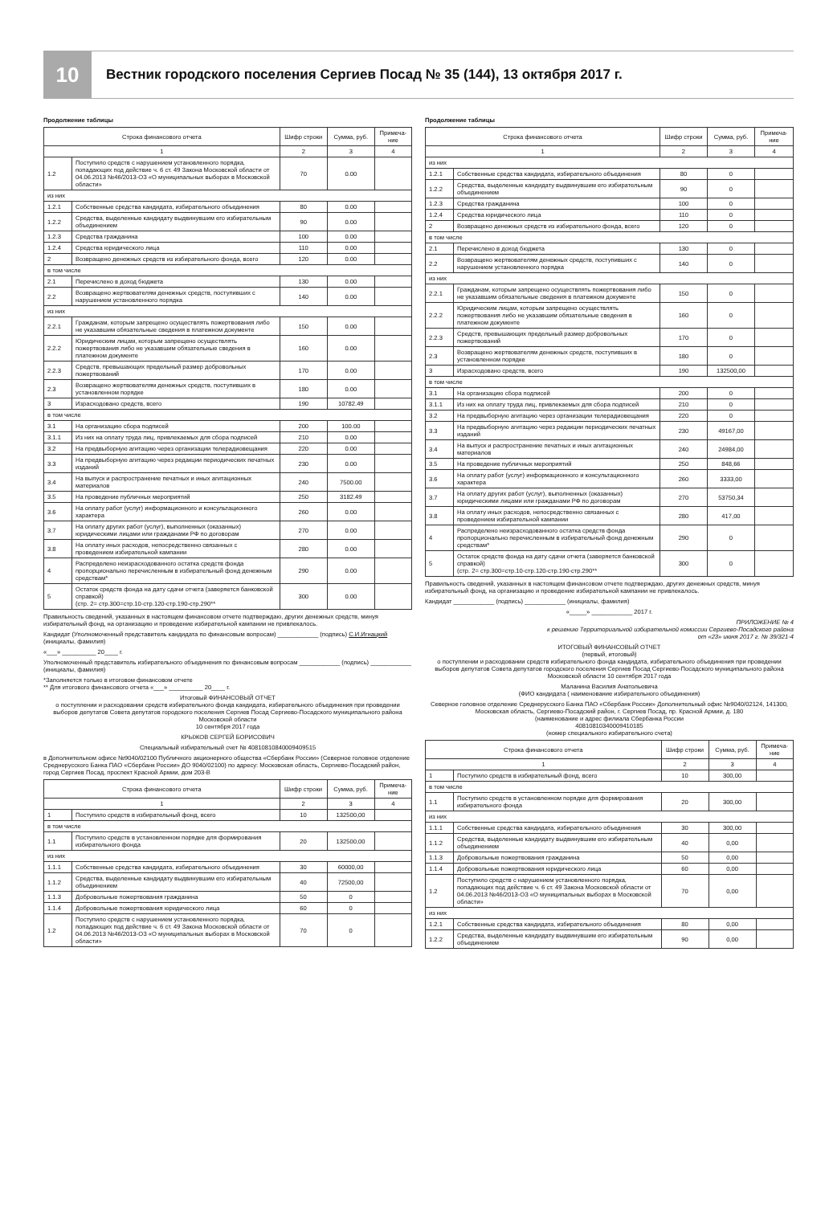10
Вестник городского поселения Сергиев Посад № 35 (144), 13 октября 2017 г.
Продолжение таблицы
| Строка финансового отчета | | Шифр строки | Сумма, руб. | Примеча-ние |
| --- | --- | --- | --- | --- |
| 1 | | 2 | 3 | 4 |
| 1.2 | Поступило средств с нарушением установленного порядка, попадающих под действие ч. 6 ст. 49 Закона Московской области от 04.06.2013 №46/2013-ОЗ «О муниципальных выборах в Московской области» | 70 | 0.00 | |
| из них | | | | |
| 1.2.1 | Собственные средства кандидата, избирательного объединения | 80 | 0.00 | |
| 1.2.2 | Средства, выделенные кандидату выдвинувшим его избирательным объединением | 90 | 0.00 | |
| 1.2.3 | Средства гражданина | 100 | 0.00 | |
| 1.2.4 | Средства юридического лица | 110 | 0.00 | |
| 2 | Возвращено денежных средств из избирательного фонда, всего | 120 | 0.00 | |
| в том числе | | | | |
| 2.1 | Перечислено в доход бюджета | 130 | 0.00 | |
| 2.2 | Возвращено жертвователям денежных средств, поступивших с нарушением установленного порядка | 140 | 0.00 | |
| из них | | | | |
| 2.2.1 | Гражданам, которым запрещено осуществлять пожертвования либо не указавшим обязательные сведения в платежном документе | 150 | 0.00 | |
| 2.2.2 | Юридическим лицам, которым запрещено осуществлять пожертвования либо не указавшим обязательные сведения в платежном документе | 160 | 0.00 | |
| 2.2.3 | Средств, превышающих предельный размер добровольных пожертвований | 170 | 0.00 | |
| 2.3 | Возвращено жертвователям денежных средств, поступивших в установленном порядке | 180 | 0.00 | |
| 3 | Израсходовано средств, всего | 190 | 10782.49 | |
| в том числе | | | | |
| 3.1 | На организацию сбора подписей | 200 | 100.00 | |
| 3.1.1 | Из них на оплату труда лиц, привлекаемых для сбора подписей | 210 | 0.00 | |
| 3.2 | На предвыборную агитацию через организации телерадиовещания | 220 | 0.00 | |
| 3.3 | На предвыборную агитацию через редакции периодических печатных изданий | 230 | 0.00 | |
| 3.4 | На выпуск и распространение печатных и иных агитационных материалов | 240 | 7500.00 | |
| 3.5 | На проведение публичных мероприятий | 250 | 3182.49 | |
| 3.6 | На оплату работ (услуг) информационного и консультационного характера | 260 | 0.00 | |
| 3.7 | На оплату других работ (услуг), выполненных (оказанных) юридическими лицами или гражданами РФ по договорам | 270 | 0.00 | |
| 3.8 | На оплату иных расходов, непосредственно связанных с проведением избирательной кампании | 280 | 0.00 | |
| 4 | Распределено неизрасходованного остатка средств фонда пропорционально перечисленным в избирательный фонд денежным средствам* | 290 | 0.00 | |
| 5 | Остаток средств фонда на дату сдачи отчета (заверяется банковской справкой) (стр. 2= стр.300=стр.10-стр.120-стр.190-стр.290** | 300 | 0.00 | |
Правильность сведений, указанных в настоящем финансовом отчете подтверждаю, других денежных средств, минуя избирательный фонд, на организацию и проведение избирательной кампании не привлекалось.
Кандидат (Уполномоченный представитель кандидата по финансовым вопросам) ____________ (подпись) С.И.Игнацкий (инициалы, фамилия)
«___» __________ 20____ г.
Уполномоченный представитель избирательного объединения по финансовым вопросам ____________ (подпись) ____________ (инициалы, фамилия)
*Заполняется только в итоговом финансовом отчете
** Для итогового финансового отчета «___» __________ 20____ г.
Итоговый ФИНАНСОВЫЙ ОТЧЕТ
о поступлении и расходовании средств избирательного фонда кандидата, избирательного объединения при проведении выборов депутатов Совета депутатов городского поселения Сергиев Посад Сергиево-Посадского муниципального района Московской области
10 сентября 2017 года
КРЫЖОВ СЕРГЕЙ БОРИСОВИЧ
Специальный избирательный счет № 40810810840009409515
в Дополнительном офисе №9040/02100 Публичного акционерного общества «Сбербанк России» (Северное головное отделение Среднерусского Банка ПАО «Сбербанк России» ДО 9040/02100) по адресу: Московская область, Сергиево-Посадский район, город Сергиев Посад, проспект Красной Армии, дом 203-В
| Строка финансового отчета | | Шифр строки | Сумма, руб. | Примеча-ние |
| --- | --- | --- | --- | --- |
| 1 | | 2 | 3 | 4 |
| 1 | Поступило средств в избирательный фонд, всего | 10 | 132500,00 | |
| в том числе | | | | |
| 1.1 | Поступило средств в установленном порядке для формирования избирательного фонда | 20 | 132500,00 | |
| из них | | | | |
| 1.1.1 | Собственные средства кандидата, избирательного объединения | 30 | 60000,00 | |
| 1.1.2 | Средства, выделенные кандидату выдвинувшим его избирательным объединением | 40 | 72500,00 | |
| 1.1.3 | Добровольные пожертвования гражданина | 50 | 0 | |
| 1.1.4 | Добровольные пожертвования юридического лица | 60 | 0 | |
| 1.2 | Поступило средств с нарушением установленного порядка, попадающих под действие ч. 6 ст. 49 Закона Московской области от 04.06.2013 №46/2013-ОЗ «О муниципальных выборах в Московской области» | 70 | 0 | |
Продолжение таблицы
| Строка финансового отчета | | Шифр строки | Сумма, руб. | Примеча-ние |
| --- | --- | --- | --- | --- |
| 1 | | 2 | 3 | 4 |
| из них | | | | |
| 1.2.1 | Собственные средства кандидата, избирательного объединения | 80 | 0 | |
| 1.2.2 | Средства, выделенные кандидату выдвинувшим его избирательным объединением | 90 | 0 | |
| 1.2.3 | Средства гражданина | 100 | 0 | |
| 1.2.4 | Средства юридического лица | 110 | 0 | |
| 2 | Возвращено денежных средств из избирательного фонда, всего | 120 | 0 | |
| в том числе | | | | |
| 2.1 | Перечислено в доход бюджета | 130 | 0 | |
| 2.2 | Возвращено жертвователям денежных средств, поступивших с нарушением установленного порядка | 140 | 0 | |
| из них | | | | |
| 2.2.1 | Гражданам, которым запрещено осуществлять пожертвования либо не указавшим обязательные сведения в платежном документе | 150 | 0 | |
| 2.2.2 | Юридическим лицам, которым запрещено осуществлять пожертвования либо не указавшим обязательные сведения в платежном документе | 160 | 0 | |
| 2.2.3 | Средств, превышающих предельный размер добровольных пожертвований | 170 | 0 | |
| 2.3 | Возвращено жертвователям денежных средств, поступивших в установленном порядке | 180 | 0 | |
| 3 | Израсходовано средств, всего | 190 | 132500,00 | |
| в том числе | | | | |
| 3.1 | На организацию сбора подписей | 200 | 0 | |
| 3.1.1 | Из них на оплату труда лиц, привлекаемых для сбора подписей | 210 | 0 | |
| 3.2 | На предвыборную агитацию через организации телерадиовещания | 220 | 0 | |
| 3.3 | На предвыборную агитацию через редакции периодических печатных изданий | 230 | 49167,00 | |
| 3.4 | На выпуск и распространение печатных и иных агитационных материалов | 240 | 24984,00 | |
| 3.5 | На проведение публичных мероприятий | 250 | 848,66 | |
| 3.6 | На оплату работ (услуг) информационного и консультационного характера | 260 | 3333,00 | |
| 3.7 | На оплату других работ (услуг), выполненных (оказанных) юридическими лицами или гражданами РФ по договорам | 270 | 53750,34 | |
| 3.8 | На оплату иных расходов, непосредственно связанных с проведением избирательной кампании | 280 | 417,00 | |
| 4 | Распределено неизрасходованного остатка средств фонда пропорционально перечисленным в избирательный фонд денежным средствам* | 290 | 0 | |
| 5 | Остаток средств фонда на дату сдачи отчета (заверяется банковской справкой) (стр. 2= стр.300=стр.10-стр.120-стр.190-стр.290** | 300 | 0 | |
Правильность сведений, указанных в настоящем финансовом отчете подтверждаю, других денежных средств, минуя избирательный фонд, на организацию и проведение избирательной кампании не привлекалось.
Кандидат ____________ (подпись) ____________ (инициалы, фамилия)
«_____» ____________ 2017 г.
ПРИЛОЖЕНИЕ № 4
к решению Территориальной избирательной комиссии Сергиево-Посадского района
от «23» июня 2017 г. № 39/321-4
ИТОГОВЫЙ ФИНАНСОВЫЙ ОТЧЕТ
(первый, итоговый)
о поступлении и расходовании средств избирательного фонда кандидата, избирательного объединения при проведении выборов депутатов Совета депутатов городского поселения Сергиев Посад Сергиево-Посадского муниципального района Московской области 10 сентября 2017 года
Маланина Василия Анатольевича
(ФИО кандидата ( наименование избирательного объединения)
Северное головное отделение Среднерусского Банка ПАО «Сбербанк России» Дополнительный офис №9040/02124, 141300, Московская область, Сергиево-Посадский район, г. Сергиев Посад, пр. Красной Армии, д. 180
(наименование и адрес филиала Сбербанка России
40810810340009410185
(номер специального избирательного счета)
| Строка финансового отчета | | Шифр строки | Сумма, руб. | Примеча-ние |
| --- | --- | --- | --- | --- |
| 1 | | 2 | 3 | 4 |
| 1 | Поступило средств в избирательный фонд, всего | 10 | 300,00 | |
| в том числе | | | | |
| 1.1 | Поступило средств в установленном порядке для формирования избирательного фонда | 20 | 300,00 | |
| из них | | | | |
| 1.1.1 | Собственные средства кандидата, избирательного объединения | 30 | 300,00 | |
| 1.1.2 | Средства, выделенные кандидату выдвинувшим его избирательным объединением | 40 | 0,00 | |
| 1.1.3 | Добровольные пожертвования гражданина | 50 | 0,00 | |
| 1.1.4 | Добровольные пожертвования юридического лица | 60 | 0,00 | |
| 1.2 | Поступило средств с нарушением установленного порядка, попадающих под действие ч. 6 ст. 49 Закона Московской области от 04.06.2013 №46/2013-ОЗ «О муниципальных выборах в Московской области» | 70 | 0,00 | |
| из них | | | | |
| 1.2.1 | Собственные средства кандидата, избирательного объединения | 80 | 0,00 | |
| 1.2.2 | Средства, выделенные кандидату выдвинувшим его избирательным объединением | 90 | 0,00 | |